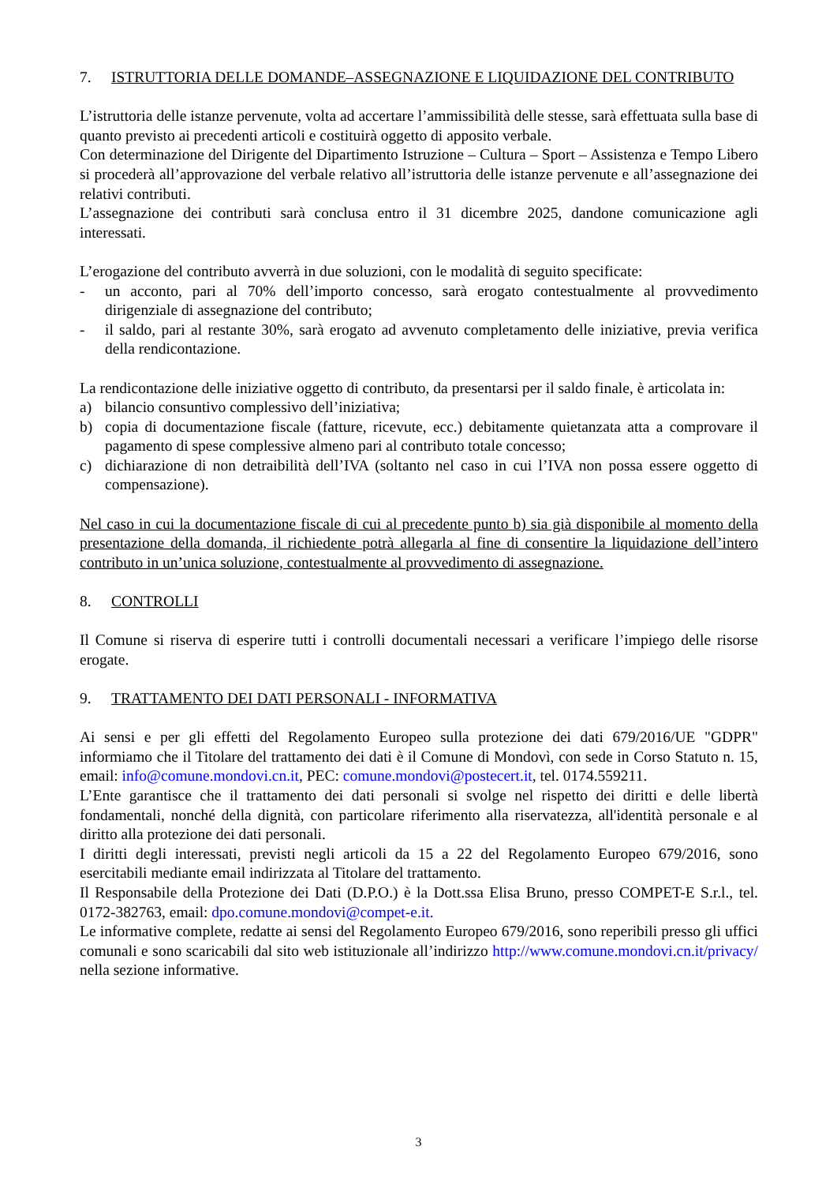7. ISTRUTTORIA DELLE DOMANDE–ASSEGNAZIONE E LIQUIDAZIONE DEL CONTRIBUTO
L’istruttoria delle istanze pervenute, volta ad accertare l’ammissibilità delle stesse, sarà effettuata sulla base di quanto previsto ai precedenti articoli e costituirà oggetto di apposito verbale.
Con determinazione del Dirigente del Dipartimento Istruzione – Cultura – Sport – Assistenza e Tempo Libero si procederà all’approvazione del verbale relativo all’istruttoria delle istanze pervenute e all’assegnazione dei relativi contributi.
L’assegnazione dei contributi sarà conclusa entro il 31 dicembre 2025, dandone comunicazione agli interessati.
L’erogazione del contributo avverrà in due soluzioni, con le modalità di seguito specificate:
- un acconto, pari al 70% dell’importo concesso, sarà erogato contestualmente al provvedimento dirigenziale di assegnazione del contributo;
- il saldo, pari al restante 30%, sarà erogato ad avvenuto completamento delle iniziative, previa verifica della rendicontazione.
La rendicontazione delle iniziative oggetto di contributo, da presentarsi per il saldo finale, è articolata in:
a) bilancio consuntivo complessivo dell’iniziativa;
b) copia di documentazione fiscale (fatture, ricevute, ecc.) debitamente quietanzata atta a comprovare il pagamento di spese complessive almeno pari al contributo totale concesso;
c) dichiarazione di non detraibilità dell’IVA (soltanto nel caso in cui l’IVA non possa essere oggetto di compensazione).
Nel caso in cui la documentazione fiscale di cui al precedente punto b) sia già disponibile al momento della presentazione della domanda, il richiedente potrà allegarla al fine di consentire la liquidazione dell’intero contributo in un’unica soluzione, contestualmente al provvedimento di assegnazione.
8. CONTROLLI
Il Comune si riserva di esperire tutti i controlli documentali necessari a verificare l’impiego delle risorse erogate.
9. TRATTAMENTO DEI DATI PERSONALI - INFORMATIVA
Ai sensi e per gli effetti del Regolamento Europeo sulla protezione dei dati 679/2016/UE "GDPR" informiamo che il Titolare del trattamento dei dati è il Comune di Mondovì, con sede in Corso Statuto n. 15, email: info@comune.mondovi.cn.it, PEC: comune.mondovi@postecert.it, tel. 0174.559211.
L’Ente garantisce che il trattamento dei dati personali si svolge nel rispetto dei diritti e delle libertà fondamentali, nonché della dignità, con particolare riferimento alla riservatezza, all'identità personale e al diritto alla protezione dei dati personali.
I diritti degli interessati, previsti negli articoli da 15 a 22 del Regolamento Europeo 679/2016, sono esercitabili mediante email indirizzata al Titolare del trattamento.
Il Responsabile della Protezione dei Dati (D.P.O.) è la Dott.ssa Elisa Bruno, presso COMPET-E S.r.l., tel. 0172-382763, email: dpo.comune.mondovi@compet-e.it.
Le informative complete, redatte ai sensi del Regolamento Europeo 679/2016, sono reperibili presso gli uffici comunali e sono scaricabili dal sito web istituzionale all’indirizzo http://www.comune.mondovi.cn.it/privacy/ nella sezione informative.
3